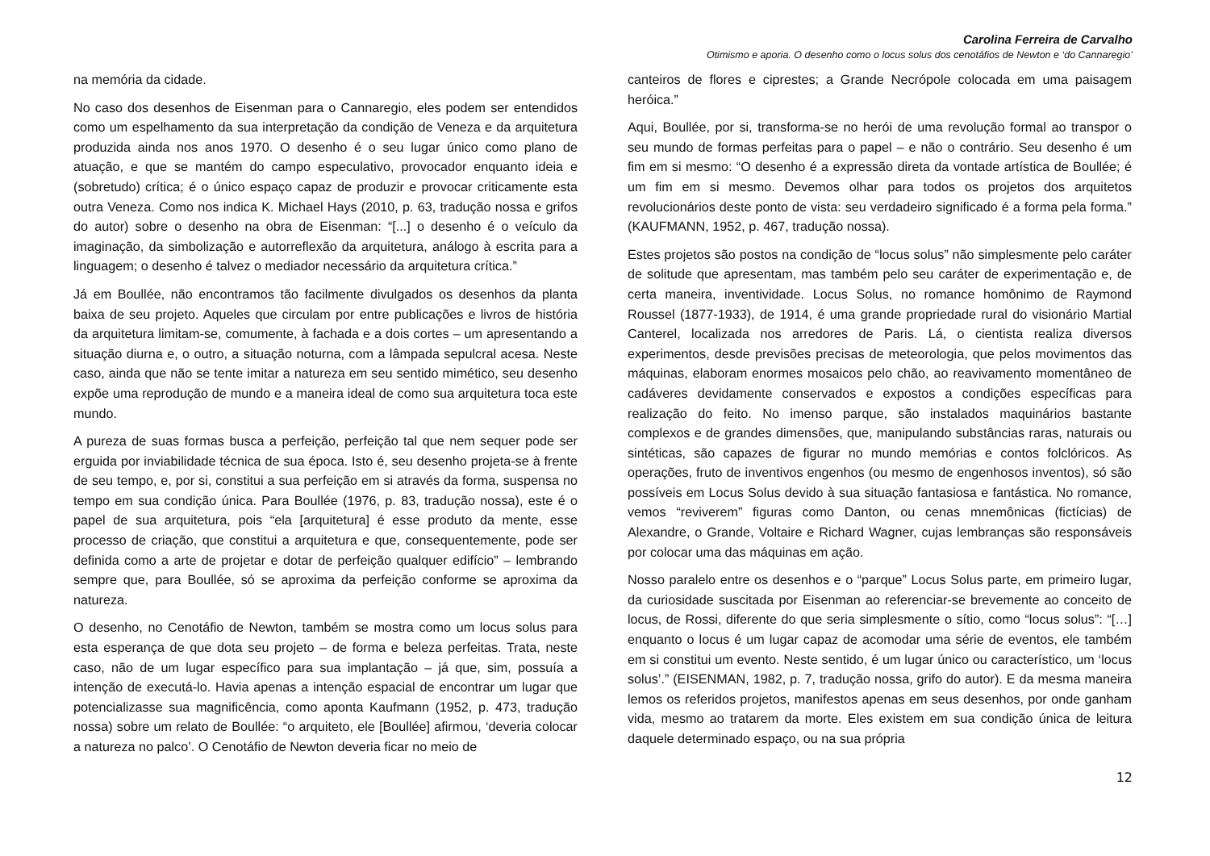Carolina Ferreira de Carvalho
Otimismo e aporia. O desenho como o locus solus dos cenotáfios de Newton e ‘do Cannaregio’
na memória da cidade.
No caso dos desenhos de Eisenman para o Cannaregio, eles podem ser entendidos como um espelhamento da sua interpretação da condição de Veneza e da arquitetura produzida ainda nos anos 1970. O desenho é o seu lugar único como plano de atuação, e que se mantém do campo especulativo, provocador enquanto ideia e (sobretudo) crítica; é o único espaço capaz de produzir e provocar criticamente esta outra Veneza. Como nos indica K. Michael Hays (2010, p. 63, tradução nossa e grifos do autor) sobre o desenho na obra de Eisenman: “[...] o desenho é o veículo da imaginação, da simbolização e autorreflexão da arquitetura, análogo à escrita para a linguagem; o desenho é talvez o mediador necessário da arquitetura crítica.”
Já em Boullée, não encontramos tão facilmente divulgados os desenhos da planta baixa de seu projeto. Aqueles que circulam por entre publicações e livros de história da arquitetura limitam-se, comumente, à fachada e a dois cortes – um apresentando a situação diurna e, o outro, a situação noturna, com a lâmpada sepulcral acesa. Neste caso, ainda que não se tente imitar a natureza em seu sentido mimético, seu desenho expõe uma reprodução de mundo e a maneira ideal de como sua arquitetura toca este mundo.
A pureza de suas formas busca a perfeição, perfeição tal que nem sequer pode ser erguida por inviabilidade técnica de sua época. Isto é, seu desenho projeta-se à frente de seu tempo, e, por si, constitui a sua perfeição em si através da forma, suspensa no tempo em sua condição única. Para Boullée (1976, p. 83, tradução nossa), este é o papel de sua arquitetura, pois “ela [arquitetura] é esse produto da mente, esse processo de criação, que constitui a arquitetura e que, consequentemente, pode ser definida como a arte de projetar e dotar de perfeição qualquer edifício” – lembrando sempre que, para Boullée, só se aproxima da perfeição conforme se aproxima da natureza.
O desenho, no Cenotáfio de Newton, também se mostra como um locus solus para esta esperança de que dota seu projeto – de forma e beleza perfeitas. Trata, neste caso, não de um lugar específico para sua implantação – já que, sim, possuía a intenção de executá-lo. Havia apenas a intenção espacial de encontrar um lugar que potencializasse sua magnificência, como aponta Kaufmann (1952, p. 473, tradução nossa) sobre um relato de Boullée: “o arquiteto, ele [Boullée] afirmou, ‘deveria colocar a natureza no palco’. O Cenotáfio de Newton deveria ficar no meio de
canteiros de flores e ciprestes; a Grande Necrópole colocada em uma paisagem heróica.”
Aqui, Boullée, por si, transforma-se no herói de uma revolução formal ao transpor o seu mundo de formas perfeitas para o papel – e não o contrário. Seu desenho é um fim em si mesmo: “O desenho é a expressão direta da vontade artística de Boullée; é um fim em si mesmo. Devemos olhar para todos os projetos dos arquitetos revolucionários deste ponto de vista: seu verdadeiro significado é a forma pela forma.” (KAUFMANN, 1952, p. 467, tradução nossa).
Estes projetos são postos na condição de “locus solus” não simplesmente pelo caráter de solitude que apresentam, mas também pelo seu caráter de experimentação e, de certa maneira, inventividade. Locus Solus, no romance homônimo de Raymond Roussel (1877-1933), de 1914, é uma grande propriedade rural do visionário Martial Canterel, localizada nos arredores de Paris. Lá, o cientista realiza diversos experimentos, desde previsões precisas de meteorologia, que pelos movimentos das máquinas, elaboram enormes mosaicos pelo chão, ao reavivamento momentâneo de cadáveres devidamente conservados e expostos a condições específicas para realização do feito. No imenso parque, são instalados maquinários bastante complexos e de grandes dimensões, que, manipulando substâncias raras, naturais ou sintéticas, são capazes de figurar no mundo memórias e contos folclóricos. As operações, fruto de inventivos engenhos (ou mesmo de engenhosos inventos), só são possíveis em Locus Solus devido à sua situação fantasiosa e fantástica. No romance, vemos “reviverem” figuras como Danton, ou cenas mnemônicas (fictícias) de Alexandre, o Grande, Voltaire e Richard Wagner, cujas lembranças são responsáveis por colocar uma das máquinas em ação.
Nosso paralelo entre os desenhos e o “parque” Locus Solus parte, em primeiro lugar, da curiosidade suscitada por Eisenman ao referenciar-se brevemente ao conceito de locus, de Rossi, diferente do que seria simplesmente o sítio, como “locus solus”: “[…] enquanto o locus é um lugar capaz de acomodar uma série de eventos, ele também em si constitui um evento. Neste sentido, é um lugar único ou característico, um ‘locus solus’.” (EISENMAN, 1982, p. 7, tradução nossa, grifo do autor). E da mesma maneira lemos os referidos projetos, manifestos apenas em seus desenhos, por onde ganham vida, mesmo ao tratarem da morte. Eles existem em sua condição única de leitura daquele determinado espaço, ou na sua própria
12